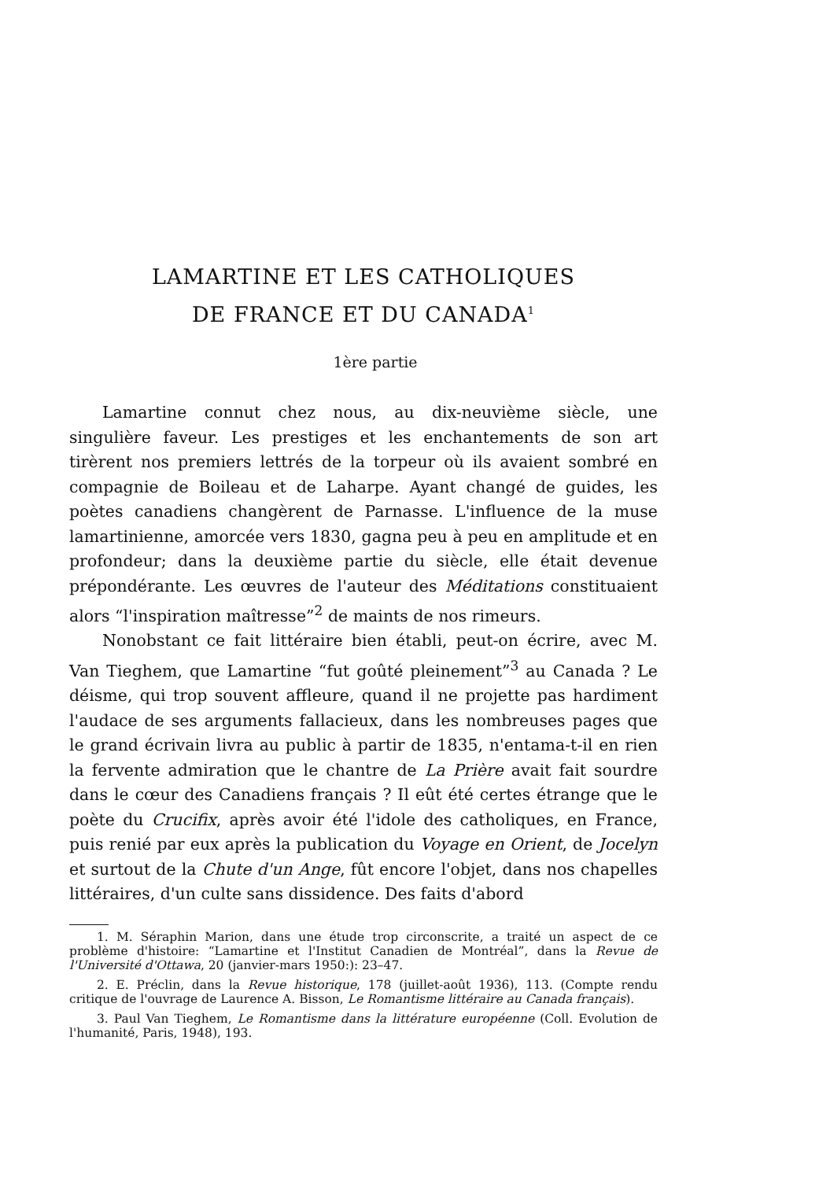LAMARTINE ET LES CATHOLIQUES
DE FRANCE ET DU CANADA<sup>1</sup>
1ère partie
Lamartine connut chez nous, au dix-neuvième siècle, une singulière faveur. Les prestiges et les enchantements de son art tirèrent nos premiers lettrés de la torpeur où ils avaient sombré en compagnie de Boileau et de Laharpe. Ayant changé de guides, les poètes canadiens changèrent de Parnasse. L'influence de la muse lamartinienne, amorcée vers 1830, gagna peu à peu en amplitude et en profondeur; dans la deuxième partie du siècle, elle était devenue prépondérante. Les œuvres de l'auteur des Méditations constituaient alors “l'inspiration maîtresse”<sup>2</sup> de maints de nos rimeurs.
Nonobstant ce fait littéraire bien établi, peut-on écrire, avec M. Van Tieghem, que Lamartine “fut goûté pleinement”<sup>3</sup> au Canada ? Le déisme, qui trop souvent affleure, quand il ne projette pas hardiment l'audace de ses arguments fallacieux, dans les nombreuses pages que le grand écrivain livra au public à partir de 1835, n'entama-t-il en rien la fervente admiration que le chantre de La Prière avait fait sourdre dans le cœur des Canadiens français ? Il eût été certes étrange que le poète du Crucifix, après avoir été l'idole des catholiques, en France, puis renié par eux après la publication du Voyage en Orient, de Jocelyn et surtout de la Chute d'un Ange, fût encore l'objet, dans nos chapelles littéraires, d'un culte sans dissidence. Des faits d'abord
1. M. Séraphin Marion, dans une étude trop circonscrite, a traité un aspect de ce problème d'histoire: “Lamartine et l'Institut Canadien de Montréal”, dans la Revue de l'Université d'Ottawa, 20 (janvier-mars 1950:): 23–47.
2. E. Préclin, dans la Revue historique, 178 (juillet-août 1936), 113. (Compte rendu critique de l'ouvrage de Laurence A. Bisson, Le Romantisme littéraire au Canada français).
3. Paul Van Tieghem, Le Romantisme dans la littérature européenne (Coll. Evolution de l'humanité, Paris, 1948), 193.